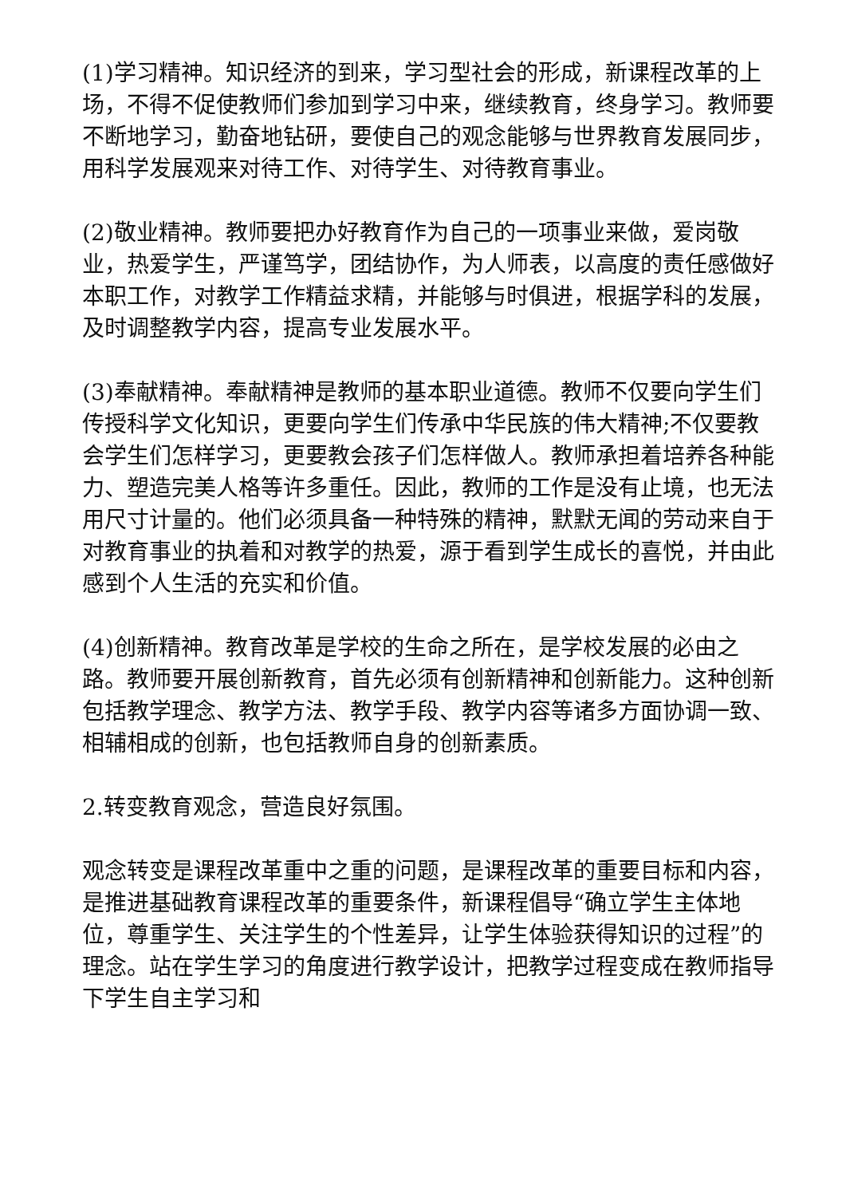(1)学习精神。知识经济的到来，学习型社会的形成，新课程改革的上场，不得不促使教师们参加到学习中来，继续教育，终身学习。教师要不断地学习，勤奋地钻研，要使自己的观念能够与世界教育发展同步，用科学发展观来对待工作、对待学生、对待教育事业。
(2)敬业精神。教师要把办好教育作为自己的一项事业来做，爱岗敬业，热爱学生，严谨笃学，团结协作，为人师表，以高度的责任感做好本职工作，对教学工作精益求精，并能够与时俱进，根据学科的发展，及时调整教学内容，提高专业发展水平。
(3)奉献精神。奉献精神是教师的基本职业道德。教师不仅要向学生们传授科学文化知识，更要向学生们传承中华民族的伟大精神;不仅要教会学生们怎样学习，更要教会孩子们怎样做人。教师承担着培养各种能力、塑造完美人格等许多重任。因此，教师的工作是没有止境，也无法用尺寸计量的。他们必须具备一种特殊的精神，默默无闻的劳动来自于对教育事业的执着和对教学的热爱，源于看到学生成长的喜悦，并由此感到个人生活的充实和价值。
(4)创新精神。教育改革是学校的生命之所在，是学校发展的必由之路。教师要开展创新教育，首先必须有创新精神和创新能力。这种创新包括教学理念、教学方法、教学手段、教学内容等诸多方面协调一致、相辅相成的创新，也包括教师自身的创新素质。
2.转变教育观念，营造良好氛围。
观念转变是课程改革重中之重的问题，是课程改革的重要目标和内容，是推进基础教育课程改革的重要条件，新课程倡导“确立学生主体地位，尊重学生、关注学生的个性差异，让学生体验获得知识的过程”的理念。站在学生学习的角度进行教学设计，把教学过程变成在教师指导下学生自主学习和